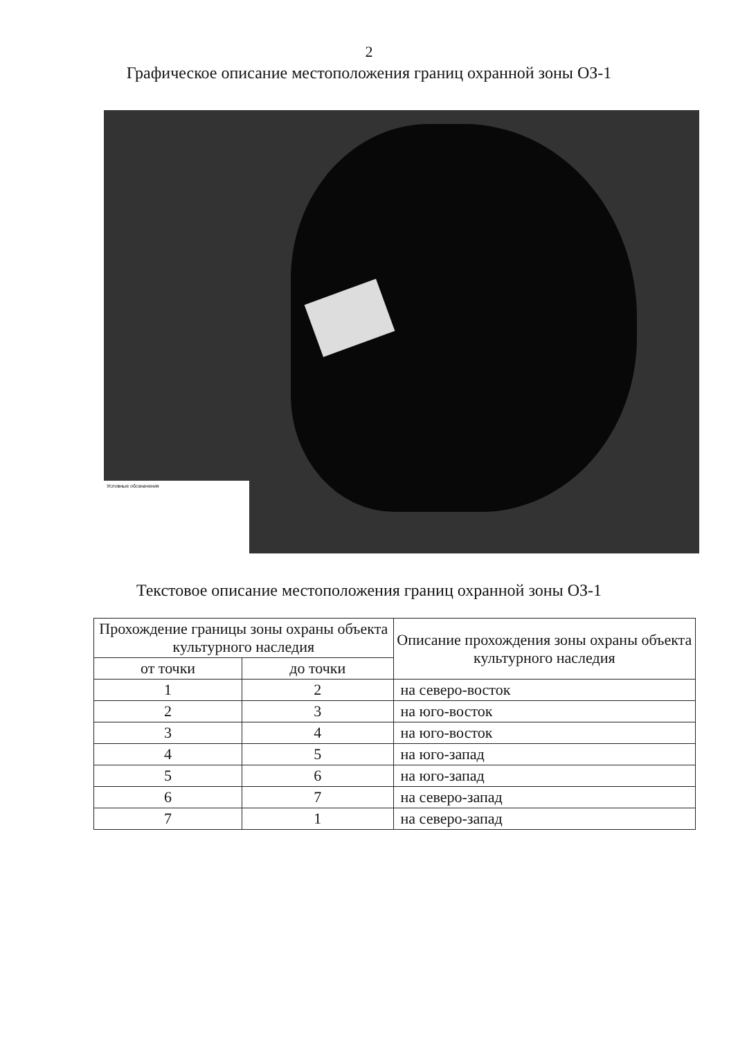2
Графическое описание местоположения границ охранной зоны ОЗ-1
Условные обозначения
Текстовое описание местоположения границ охранной зоны ОЗ-1
| Прохождение границы зоны охраны объекта культурного наследия | | Описание прохождения зоны охраны объекта культурного наследия |
| --- | --- | --- |
| от точки | до точки | |
| 1 | 2 | на северо-восток |
| 2 | 3 | на юго-восток |
| 3 | 4 | на юго-восток |
| 4 | 5 | на юго-запад |
| 5 | 6 | на юго-запад |
| 6 | 7 | на северо-запад |
| 7 | 1 | на северо-запад |